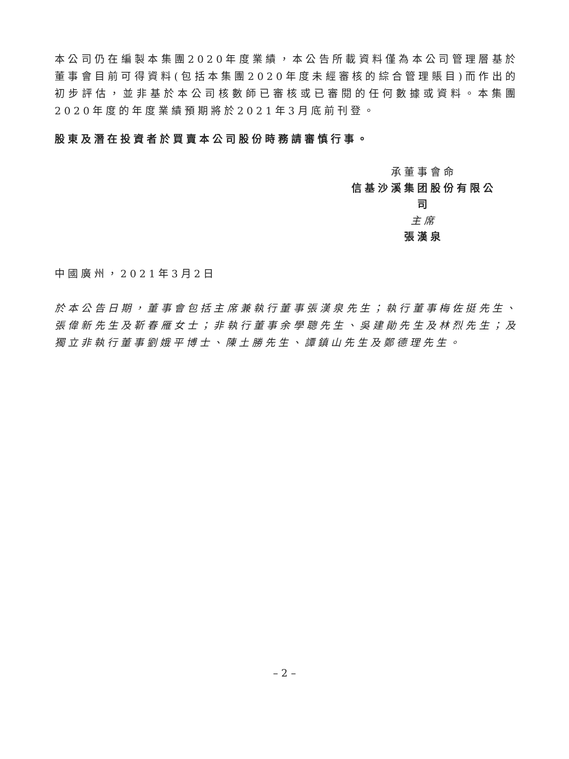本公司仍在編製本集團2020年度業績，本公告所載資料僅為本公司管理層基於董事會目前可得資料(包括本集團2020年度未經審核的綜合管理賬目)而作出的初步評估，並非基於本公司核數師已審核或已審閱的任何數據或資料。本集團2020年度的年度業績預期將於2021年3月底前刊登。
股東及潛在投資者於買賣本公司股份時務請審慎行事。
承董事會命
信基沙溪集团股份有限公司
主席
張漢泉
中國廣州，2021年3月2日
於本公告日期，董事會包括主席兼執行董事張漢泉先生；執行董事梅佐挺先生、張偉新先生及靳春雁女士；非執行董事余學聰先生、吳建勛先生及林烈先生；及獨立非執行董事劉娥平博士、陳土勝先生、譚鎮山先生及鄭德理先生。
– 2 –